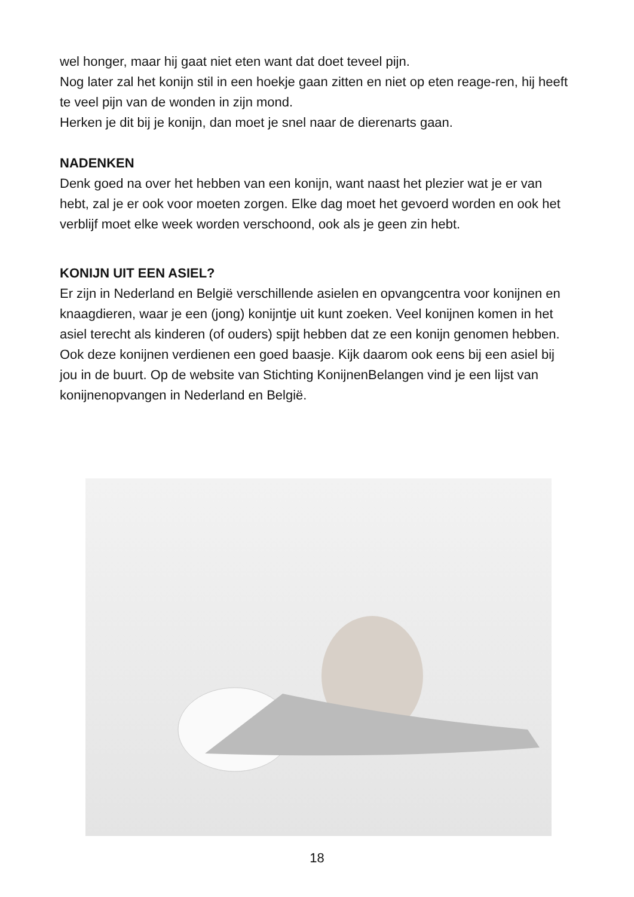wel honger, maar hij gaat niet eten want dat doet teveel pijn.
Nog later zal het konijn stil in een hoekje gaan zitten en niet op eten reage-ren, hij heeft te veel pijn van de wonden in zijn mond.
Herken je dit bij je konijn, dan moet je snel naar de dierenarts gaan.
NADENKEN
Denk goed na over het hebben van een konijn, want naast het plezier wat je er van hebt, zal je er ook voor moeten zorgen. Elke dag moet het gevoerd worden en ook het verblijf moet elke week worden verschoond, ook als je geen zin hebt.
KONIJN UIT EEN ASIEL?
Er zijn in Nederland en België verschillende asielen en opvangcentra voor konijnen en knaagdieren, waar je een (jong) konijntje uit kunt zoeken. Veel konijnen komen in het asiel terecht als kinderen (of ouders) spijt hebben dat ze een konijn genomen hebben. Ook deze konijnen verdienen een goed baasje. Kijk daarom ook eens bij een asiel bij jou in de buurt. Op de website van Stichting KonijnenBelangen vind je een lijst van konijnenopvangen in Nederland en België.
18